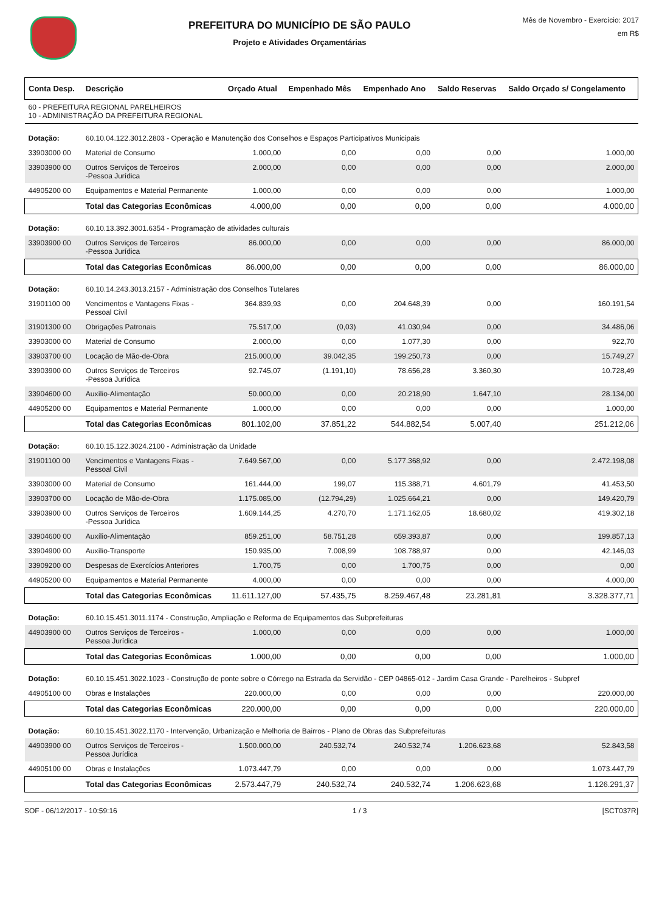PREFEITURA DO MUNICÍPIO DE SÃO PAULO
Projeto e Atividades Orçamentárias
Mês de Novembro - Exercício: 2017
em R$
| Conta Desp. | Descrição | Orçado Atual | Empenhado Mês | Empenhado Ano | Saldo Reservas | Saldo Orçado s/ Congelamento |
| --- | --- | --- | --- | --- | --- | --- |
| 60 - PREFEITURA REGIONAL PARELHEIROS 10 - ADMINISTRAÇÃO DA PREFEITURA REGIONAL | | | | | | |
| Dotação: | 60.10.04.122.3012.2803 - Operação e Manutenção dos Conselhos e Espaços Participativos Municipais | | | | | |
| 33903000 00 | Material de Consumo | 1.000,00 | 0,00 | 0,00 | 0,00 | 1.000,00 |
| 33903900 00 | Outros Serviços de Terceiros -Pessoa Jurídica | 2.000,00 | 0,00 | 0,00 | 0,00 | 2.000,00 |
| 44905200 00 | Equipamentos e Material Permanente | 1.000,00 | 0,00 | 0,00 | 0,00 | 1.000,00 |
| | Total das Categorias Econômicas | 4.000,00 | 0,00 | 0,00 | 0,00 | 4.000,00 |
| Dotação: | 60.10.13.392.3001.6354 - Programação de atividades culturais | | | | | |
| 33903900 00 | Outros Serviços de Terceiros -Pessoa Jurídica | 86.000,00 | 0,00 | 0,00 | 0,00 | 86.000,00 |
| | Total das Categorias Econômicas | 86.000,00 | 0,00 | 0,00 | 0,00 | 86.000,00 |
| Dotação: | 60.10.14.243.3013.2157 - Administração dos Conselhos Tutelares | | | | | |
| 31901100 00 | Vencimentos e Vantagens Fixas - Pessoal Civil | 364.839,93 | 0,00 | 204.648,39 | 0,00 | 160.191,54 |
| 31901300 00 | Obrigações Patronais | 75.517,00 | (0,03) | 41.030,94 | 0,00 | 34.486,06 |
| 33903000 00 | Material de Consumo | 2.000,00 | 0,00 | 1.077,30 | 0,00 | 922,70 |
| 33903700 00 | Locação de Mão-de-Obra | 215.000,00 | 39.042,35 | 199.250,73 | 0,00 | 15.749,27 |
| 33903900 00 | Outros Serviços de Terceiros -Pessoa Jurídica | 92.745,07 | (1.191,10) | 78.656,28 | 3.360,30 | 10.728,49 |
| 33904600 00 | Auxílio-Alimentação | 50.000,00 | 0,00 | 20.218,90 | 1.647,10 | 28.134,00 |
| 44905200 00 | Equipamentos e Material Permanente | 1.000,00 | 0,00 | 0,00 | 0,00 | 1.000,00 |
| | Total das Categorias Econômicas | 801.102,00 | 37.851,22 | 544.882,54 | 5.007,40 | 251.212,06 |
| Dotação: | 60.10.15.122.3024.2100 - Administração da Unidade | | | | | |
| 31901100 00 | Vencimentos e Vantagens Fixas - Pessoal Civil | 7.649.567,00 | 0,00 | 5.177.368,92 | 0,00 | 2.472.198,08 |
| 33903000 00 | Material de Consumo | 161.444,00 | 199,07 | 115.388,71 | 4.601,79 | 41.453,50 |
| 33903700 00 | Locação de Mão-de-Obra | 1.175.085,00 | (12.794,29) | 1.025.664,21 | 0,00 | 149.420,79 |
| 33903900 00 | Outros Serviços de Terceiros -Pessoa Jurídica | 1.609.144,25 | 4.270,70 | 1.171.162,05 | 18.680,02 | 419.302,18 |
| 33904600 00 | Auxílio-Alimentação | 859.251,00 | 58.751,28 | 659.393,87 | 0,00 | 199.857,13 |
| 33904900 00 | Auxílio-Transporte | 150.935,00 | 7.008,99 | 108.788,97 | 0,00 | 42.146,03 |
| 33909200 00 | Despesas de Exercícios Anteriores | 1.700,75 | 0,00 | 1.700,75 | 0,00 | 0,00 |
| 44905200 00 | Equipamentos e Material Permanente | 4.000,00 | 0,00 | 0,00 | 0,00 | 4.000,00 |
| | Total das Categorias Econômicas | 11.611.127,00 | 57.435,75 | 8.259.467,48 | 23.281,81 | 3.328.377,71 |
| Dotação: | 60.10.15.451.3011.1174 - Construção, Ampliação e Reforma de Equipamentos das Subprefeituras | | | | | |
| 44903900 00 | Outros Serviços de Terceiros - Pessoa Jurídica | 1.000,00 | 0,00 | 0,00 | 0,00 | 1.000,00 |
| | Total das Categorias Econômicas | 1.000,00 | 0,00 | 0,00 | 0,00 | 1.000,00 |
| Dotação: | 60.10.15.451.3022.1023 - Construção de ponte sobre o Córrego na Estrada da Servidão - CEP 04865-012 - Jardim Casa Grande - Parelheiros - Subpref | | | | | |
| 44905100 00 | Obras e Instalações | 220.000,00 | 0,00 | 0,00 | 0,00 | 220.000,00 |
| | Total das Categorias Econômicas | 220.000,00 | 0,00 | 0,00 | 0,00 | 220.000,00 |
| Dotação: | 60.10.15.451.3022.1170 - Intervenção, Urbanização e Melhoria de Bairros - Plano de Obras das Subprefeituras | | | | | |
| 44903900 00 | Outros Serviços de Terceiros - Pessoa Jurídica | 1.500.000,00 | 240.532,74 | 240.532,74 | 1.206.623,68 | 52.843,58 |
| 44905100 00 | Obras e Instalações | 1.073.447,79 | 0,00 | 0,00 | 0,00 | 1.073.447,79 |
| | Total das Categorias Econômicas | 2.573.447,79 | 240.532,74 | 240.532,74 | 1.206.623,68 | 1.126.291,37 |
SOF - 06/12/2017 - 10:59:16 1 / 3 [SCT037R]